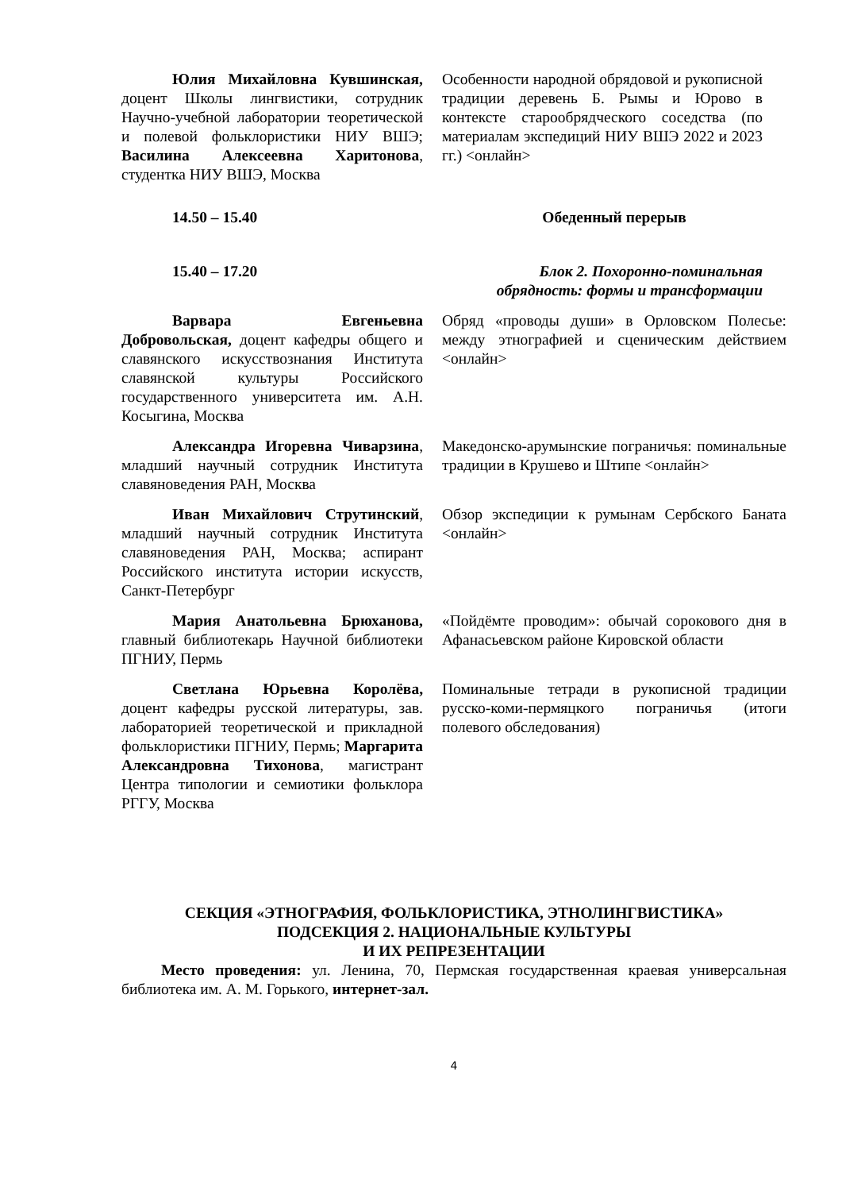| Юлия Михайловна Кувшинская, доцент Школы лингвистики, сотрудник Научно-учебной лаборатории теоретической и полевой фольклористики НИУ ВШЭ; Василина Алексеевна Харитонова , студентка НИУ ВШЭ, Москва | Особенности народной обрядовой и рукописной традиции деревень Б. Рымы и Юрово в контексте старообрядческого соседства (по материалам экспедиций НИУ ВШЭ 2022 и 2023 гг.) <онлайн> |
| 14.50 – 15.40 | Обеденный перерыв |
| 15.40 – 17.20 | Блок 2. Похоронно-поминальная обрядность: формы и трансформации |
| Варвара Евгеньевна Добровольская, доцент кафедры общего и славянского искусствознания Института славянской культуры Российского государственного университета им. А.Н. Косыгина, Москва | Обряд «проводы души» в Орловском Полесье: между этнографией и сценическим действием <онлайн> |
| Александра Игоревна Чиварзина , младший научный сотрудник Института славяноведения РАН, Москва | Македонско-арумынские пограничья: поминальные традиции в Крушево и Штипе <онлайн> |
| Иван Михайлович Струтинский , младший научный сотрудник Института славяноведения РАН, Москва; аспирант Российского института истории искусств, Санкт-Петербург | Обзор экспедиции к румынам Сербского Баната <онлайн> |
| Мария Анатольевна Брюханова, главный библиотекарь Научной библиотеки ПГНИУ, Пермь | «Пойдёмте проводим»: обычай сорокового дня в Афанасьевском районе Кировской области |
| Светлана Юрьевна Королёва, доцент кафедры русской литературы, зав. лабораторией теоретической и прикладной фольклористики ПГНИУ, Пермь; Маргарита Александровна Тихонова , магистрант Центра типологии и семиотики фольклора РГГУ, Москва | Поминальные тетради в рукописной традиции русско-коми-пермяцкого пограничья (итоги полевого обследования) |
СЕКЦИЯ «ЭТНОГРАФИЯ, ФОЛЬКЛОРИСТИКА, ЭТНОЛИНГВИСТИКА»
ПОДСЕКЦИЯ 2. НАЦИОНАЛЬНЫЕ КУЛЬТУРЫ
И ИХ РЕПРЕЗЕНТАЦИИ
Место проведения: ул. Ленина, 70, Пермская государственная краевая универсальная библиотека им. А. М. Горького, интернет-зал.
4